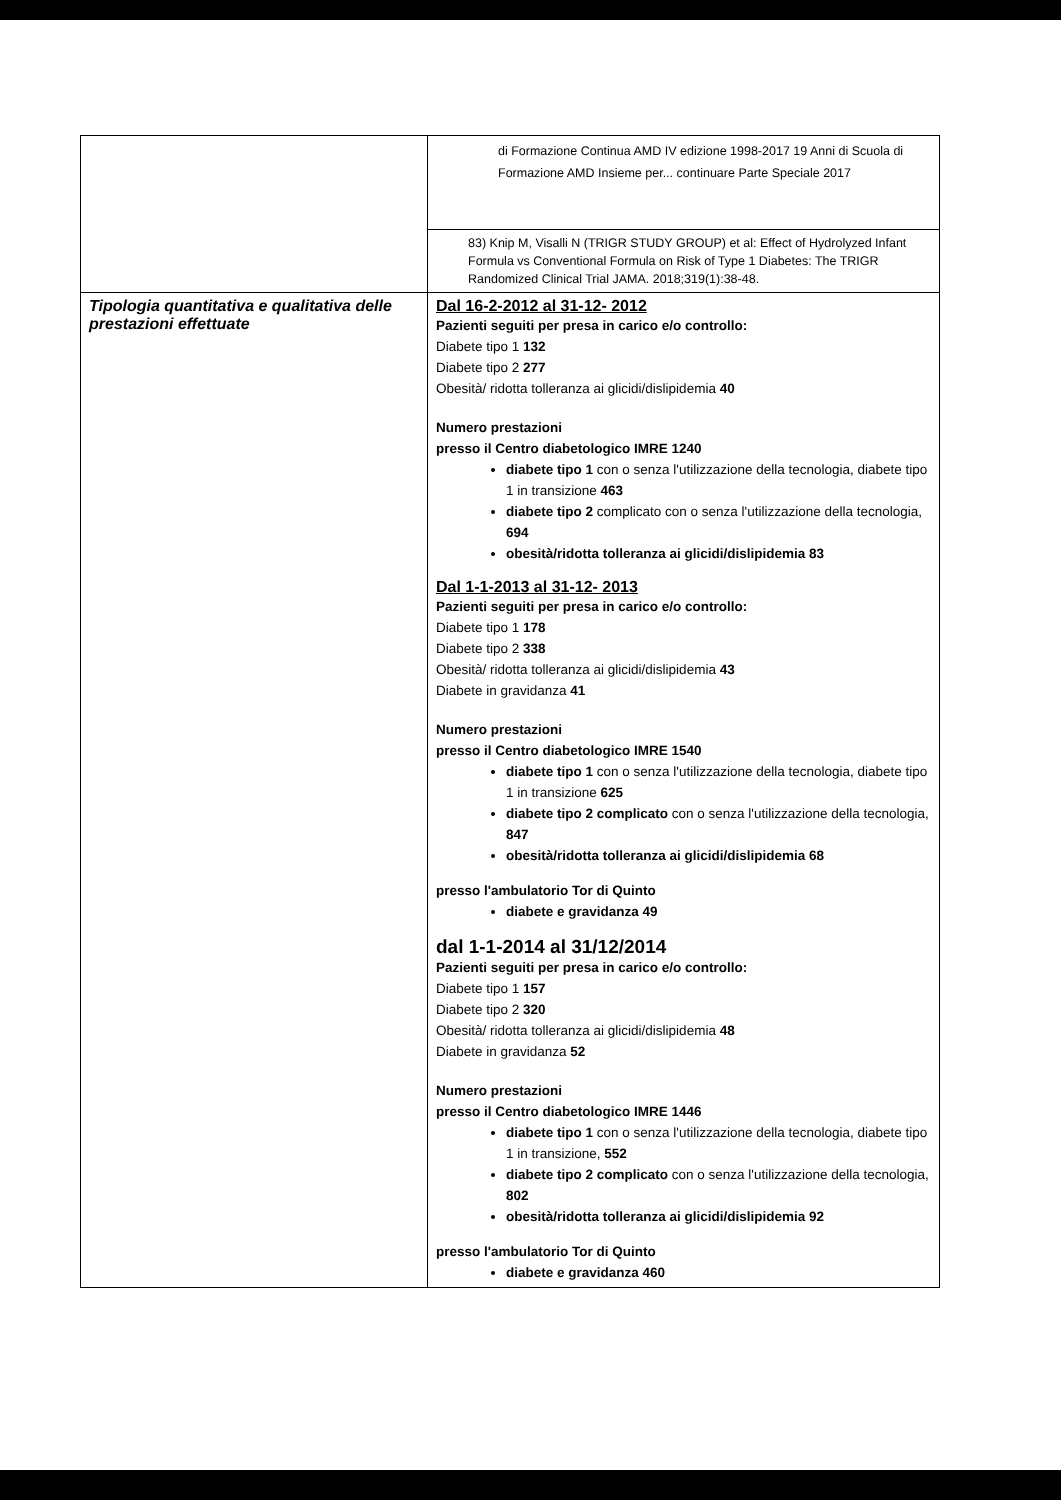| | di Formazione Continua AMD IV edizione 1998-2017 19 Anni di Scuola di Formazione AMD Insieme per... continuare Parte Speciale 2017 |
| | 83) Knip M, Visalli N (TRIGR STUDY GROUP) et al: Effect of Hydrolyzed Infant Formula vs Conventional Formula on Risk of Type 1 Diabetes: The TRIGR Randomized Clinical Trial JAMA. 2018;319(1):38-48. |
| Tipologia quantitativa e qualitativa delle prestazioni effettuate | Dal 16-2-2012 al 31-12- 2012 Pazienti seguiti per presa in carico e/o controllo: Diabete tipo 1 132 Diabete tipo 2 277 Obesità/ ridotta tolleranza ai glicidi/dislipidemia 40 Numero prestazioni presso il Centro diabetologico IMRE 1240 diabete tipo 1 con o senza l'utilizzazione della tecnologia, diabete tipo 1 in transizione 463 diabete tipo 2 complicato con o senza l'utilizzazione della tecnologia, 694 obesità/ridotta tolleranza ai glicidi/dislipidemia 83 Dal 1-1-2013 al 31-12- 2013 Pazienti seguiti per presa in carico e/o controllo: Diabete tipo 1 178 Diabete tipo 2 338 Obesità/ ridotta tolleranza ai glicidi/dislipidemia 43 Diabete in gravidanza 41 Numero prestazioni presso il Centro diabetologico IMRE 1540 diabete tipo 1 con o senza l'utilizzazione della tecnologia, diabete tipo 1 in transizione 625 diabete tipo 2 complicato con o senza l'utilizzazione della tecnologia, 847 obesità/ridotta tolleranza ai glicidi/dislipidemia 68 presso l'ambulatorio Tor di Quinto diabete e gravidanza 49 dal 1-1-2014 al 31/12/2014 Pazienti seguiti per presa in carico e/o controllo: Diabete tipo 1 157 Diabete tipo 2 320 Obesità/ ridotta tolleranza ai glicidi/dislipidemia 48 Diabete in gravidanza 52 Numero prestazioni presso il Centro diabetologico IMRE 1446 diabete tipo 1 con o senza l'utilizzazione della tecnologia, diabete tipo 1 in transizione, 552 diabete tipo 2 complicato con o senza l'utilizzazione della tecnologia, 802 obesità/ridotta tolleranza ai glicidi/dislipidemia 92 presso l'ambulatorio Tor di Quinto diabete e gravidanza 460 |